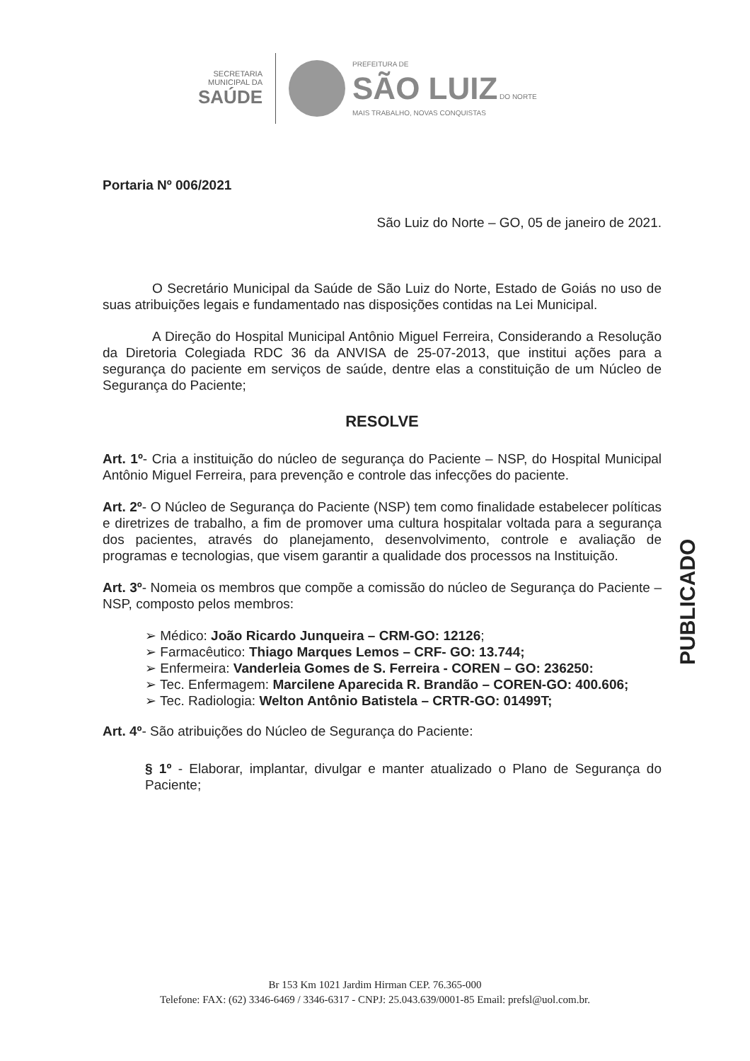SECRETARIA
MUNICIPAL DA
SAÚDE
PREFEITURA DE
SÃO LUIZ DO NORTE
MAIS TRABALHO, NOVAS CONQUISTAS
Portaria Nº 006/2021
São Luiz do Norte – GO, 05 de janeiro de 2021.
O Secretário Municipal da Saúde de São Luiz do Norte, Estado de Goiás no uso de suas atribuições legais e fundamentado nas disposições contidas na Lei Municipal.
A Direção do Hospital Municipal Antônio Miguel Ferreira, Considerando a Resolução da Diretoria Colegiada RDC 36 da ANVISA de 25-07-2013, que institui ações para a segurança do paciente em serviços de saúde, dentre elas a constituição de um Núcleo de Segurança do Paciente;
RESOLVE
Art. 1º- Cria a instituição do núcleo de segurança do Paciente – NSP, do Hospital Municipal Antônio Miguel Ferreira, para prevenção e controle das infecções do paciente.
Art. 2º- O Núcleo de Segurança do Paciente (NSP) tem como finalidade estabelecer políticas e diretrizes de trabalho, a fim de promover uma cultura hospitalar voltada para a segurança dos pacientes, através do planejamento, desenvolvimento, controle e avaliação de programas e tecnologias, que visem garantir a qualidade dos processos na Instituição.
Art. 3º- Nomeia os membros que compõe a comissão do núcleo de Segurança do Paciente – NSP, composto pelos membros:
➢ Médico: João Ricardo Junqueira – CRM-GO: 12126;
➢ Farmacêutico: Thiago Marques Lemos – CRF- GO: 13.744;
➢ Enfermeira: Vanderleia Gomes de S. Ferreira - COREN – GO: 236250:
➢ Tec. Enfermagem: Marcilene Aparecida R. Brandão – COREN-GO: 400.606;
➢ Tec. Radiologia: Welton Antônio Batistela – CRTR-GO: 01499T;
Art. 4º- São atribuições do Núcleo de Segurança do Paciente:
§ 1º - Elaborar, implantar, divulgar e manter atualizado o Plano de Segurança do Paciente;
PUBLICADO
Br 153 Km 1021 Jardim Hirman CEP. 76.365-000
Telefone: FAX: (62) 3346-6469 / 3346-6317 - CNPJ: 25.043.639/0001-85 Email: prefsl@uol.com.br.